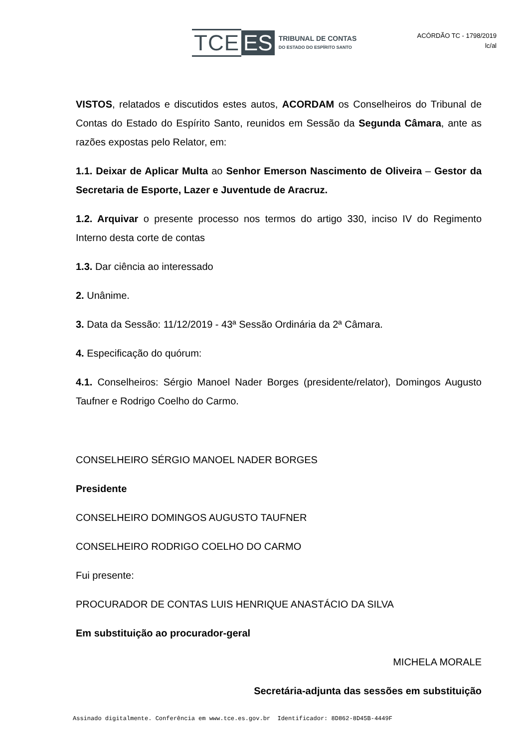TCE ES TRIBUNAL DE CONTAS
DO ESTADO DO ESPÍRITO SANTO
ACÓRDÃO TC - 1798/2019
lc/al
VISTOS, relatados e discutidos estes autos, ACORDAM os Conselheiros do Tribunal de Contas do Estado do Espírito Santo, reunidos em Sessão da Segunda Câmara, ante as razões expostas pelo Relator, em:
1.1. Deixar de Aplicar Multa ao Senhor Emerson Nascimento de Oliveira – Gestor da Secretaria de Esporte, Lazer e Juventude de Aracruz.
1.2. Arquivar o presente processo nos termos do artigo 330, inciso IV do Regimento Interno desta corte de contas
1.3. Dar ciência ao interessado
2. Unânime.
3. Data da Sessão: 11/12/2019 - 43ª Sessão Ordinária da 2ª Câmara.
4. Especificação do quórum:
4.1. Conselheiros: Sérgio Manoel Nader Borges (presidente/relator), Domingos Augusto Taufner e Rodrigo Coelho do Carmo.
CONSELHEIRO SÉRGIO MANOEL NADER BORGES
Presidente
CONSELHEIRO DOMINGOS AUGUSTO TAUFNER
CONSELHEIRO RODRIGO COELHO DO CARMO
Fui presente:
PROCURADOR DE CONTAS LUIS HENRIQUE ANASTÁCIO DA SILVA
Em substituição ao procurador-geral
MICHELA MORALE
Secretária-adjunta das sessões em substituição
Assinado digitalmente. Conferência em www.tce.es.gov.br Identificador: 8D862-8D45B-4449F